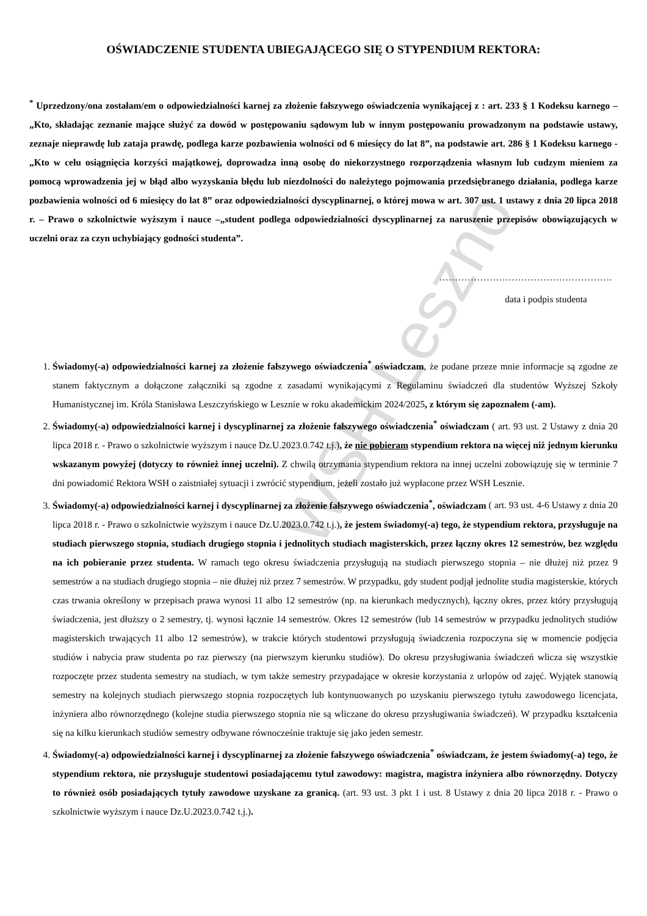WSH Leszno
OŚWIADCZENIE STUDENTA UBIEGAJĄCEGO SIĘ O STYPENDIUM REKTORA:
<sup>*</sup> Uprzedzony/ona zostałam/em o odpowiedzialności karnej za złożenie fałszywego oświadczenia wynikającej z : art. 233 § 1 Kodeksu karnego – „Kto, składając zeznanie mające służyć za dowód w postępowaniu sądowym lub w innym postępowaniu prowadzonym na podstawie ustawy, zeznaje nieprawdę lub zataja prawdę, podlega karze pozbawienia wolności od 6 miesięcy do lat 8”, na podstawie art. 286 § 1 Kodeksu karnego - „Kto w celu osiągnięcia korzyści majątkowej, doprowadza inną osobę do niekorzystnego rozporządzenia własnym lub cudzym mieniem za pomocą wprowadzenia jej w błąd albo wyzyskania błędu lub niezdolności do należytego pojmowania przedsiębranego działania, podlega karze pozbawienia wolności od 6 miesięcy do lat 8” oraz odpowiedzialności dyscyplinarnej, o której mowa w art. 307 ust. 1 ustawy z dnia 20 lipca 2018 r. – Prawo o szkolnictwie wyższym i nauce –„student podlega odpowiedzialności dyscyplinarnej za naruszenie przepisów obowiązujących w uczelni oraz za czyn uchybiający godności studenta”.
……………………………………………….
data i podpis studenta
1. Świadomy(-a) odpowiedzialności karnej za złożenie fałszywego oświadczenia<sup>*</sup> oświadczam, że podane przeze mnie informacje są zgodne ze stanem faktycznym a dołączone załączniki są zgodne z zasadami wynikającymi z Regulaminu świadczeń dla studentów Wyższej Szkoły Humanistycznej im. Króla Stanisława Leszczyńskiego w Lesznie w roku akademickim 2024/2025, z którym się zapoznałem (-am).
2. Świadomy(-a) odpowiedzialności karnej i dyscyplinarnej za złożenie fałszywego oświadczenia<sup>*</sup> oświadczam ( art. 93 ust. 2 Ustawy z dnia 20 lipca 2018 r. - Prawo o szkolnictwie wyższym i nauce Dz.U.2023.0.742 t.j.), że nie pobieram stypendium rektora na więcej niż jednym kierunku wskazanym powyżej (dotyczy to również innej uczelni). Z chwilą otrzymania stypendium rektora na innej uczelni zobowiązuję się w terminie 7 dni powiadomić Rektora WSH o zaistniałej sytuacji i zwrócić stypendium, jeżeli zostało już wypłacone przez WSH Lesznie.
3. Świadomy(-a) odpowiedzialności karnej i dyscyplinarnej za złożenie fałszywego oświadczenia<sup>*</sup>, oświadczam ( art. 93 ust. 4-6 Ustawy z dnia 20 lipca 2018 r. - Prawo o szkolnictwie wyższym i nauce Dz.U.2023.0.742 t.j.), że jestem świadomy(-a) tego, że stypendium rektora, przysługuje na studiach pierwszego stopnia, studiach drugiego stopnia i jednolitych studiach magisterskich, przez łączny okres 12 semestrów, bez względu na ich pobieranie przez studenta. W ramach tego okresu świadczenia przysługują na studiach pierwszego stopnia – nie dłużej niż przez 9 semestrów a na studiach drugiego stopnia – nie dłużej niż przez 7 semestrów. W przypadku, gdy student podjął jednolite studia magisterskie, których czas trwania określony w przepisach prawa wynosi 11 albo 12 semestrów (np. na kierunkach medycznych), łączny okres, przez który przysługują świadczenia, jest dłuższy o 2 semestry, tj. wynosi łącznie 14 semestrów. Okres 12 semestrów (lub 14 semestrów w przypadku jednolitych studiów magisterskich trwających 11 albo 12 semestrów), w trakcie których studentowi przysługują świadczenia rozpoczyna się w momencie podjęcia studiów i nabycia praw studenta po raz pierwszy (na pierwszym kierunku studiów). Do okresu przysługiwania świadczeń wlicza się wszystkie rozpoczęte przez studenta semestry na studiach, w tym także semestry przypadające w okresie korzystania z urlopów od zajęć. Wyjątek stanowią semestry na kolejnych studiach pierwszego stopnia rozpoczętych lub kontynuowanych po uzyskaniu pierwszego tytułu zawodowego licencjata, inżyniera albo równorzędnego (kolejne studia pierwszego stopnia nie są wliczane do okresu przysługiwania świadczeń). W przypadku kształcenia się na kilku kierunkach studiów semestry odbywane równocześnie traktuje się jako jeden semestr.
4. Świadomy(-a) odpowiedzialności karnej i dyscyplinarnej za złożenie fałszywego oświadczenia<sup>*</sup> oświadczam, że jestem świadomy(-a) tego, że stypendium rektora, nie przysługuje studentowi posiadającemu tytuł zawodowy: magistra, magistra inżyniera albo równorzędny. Dotyczy to również osób posiadających tytuły zawodowe uzyskane za granicą. (art. 93 ust. 3 pkt 1 i ust. 8 Ustawy z dnia 20 lipca 2018 r. - Prawo o szkolnictwie wyższym i nauce Dz.U.2023.0.742 t.j.).